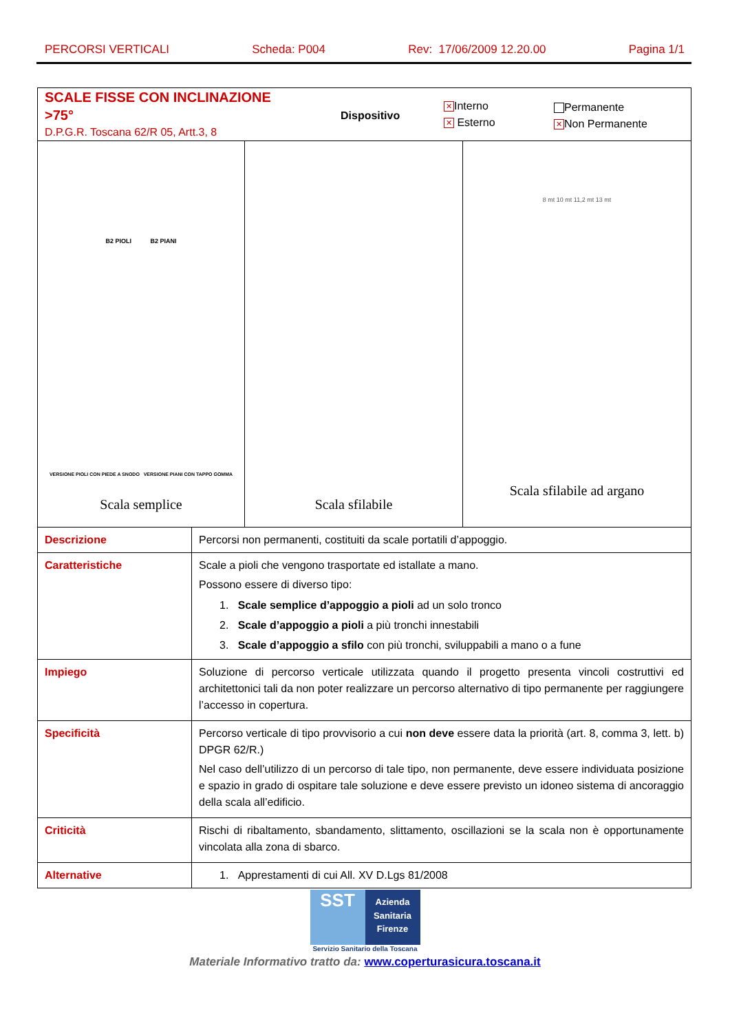PERCORSI VERTICALI Scheda: P004 Rev: 17/06/2009 12.20.00 Pagina 1/1
| SCALE FISSE CON INCLINAZIONE >75° D.P.G.R. Toscana 62/R 05, Artt.3, 8 Dispositivo ✕ Interno ✕ Esterno Permanente ✕ Non Permanente | |
| B2 PIOLI B2 PIANI VERSIONE PIOLI CON PIEDE A SNODO VERSIONE PIANI CON TAPPO GOMMA Scala semplice Scala sfilabile 8 mt 10 mt 11,2 mt 13 mt Scala sfilabile ad argano | |
| Descrizione | Percorsi non permanenti, costituiti da scale portatili d’appoggio. |
| Caratteristiche | Scale a pioli che vengono trasportate ed istallate a mano. Possono essere di diverso tipo: 1. Scale semplice d’appoggio a pioli ad un solo tronco 2. Scale d’appoggio a pioli a più tronchi innestabili 3. Scale d’appoggio a sfilo con più tronchi, sviluppabili a mano o a fune |
| Impiego | Soluzione di percorso verticale utilizzata quando il progetto presenta vincoli costruttivi ed architettonici tali da non poter realizzare un percorso alternativo di tipo permanente per raggiungere l’accesso in copertura. |
| Specificità | Percorso verticale di tipo provvisorio a cui non deve essere data la priorità (art. 8, comma 3, lett. b) DPGR 62/R.) Nel caso dell’utilizzo di un percorso di tale tipo, non permanente, deve essere individuata posizione e spazio in grado di ospitare tale soluzione e deve essere previsto un idoneo sistema di ancoraggio della scala all’edificio. |
| Criticità | Rischi di ribaltamento, sbandamento, slittamento, oscillazioni se la scala non è opportunamente vincolata alla zona di sbarco. |
| Alternative | 1. Apprestamenti di cui All. XV D.Lgs 81/2008 |
SST
Azienda Sanitaria Firenze
Servizio Sanitario della Toscana
Materiale Informativo tratto da: www.coperturasicura.toscana.it